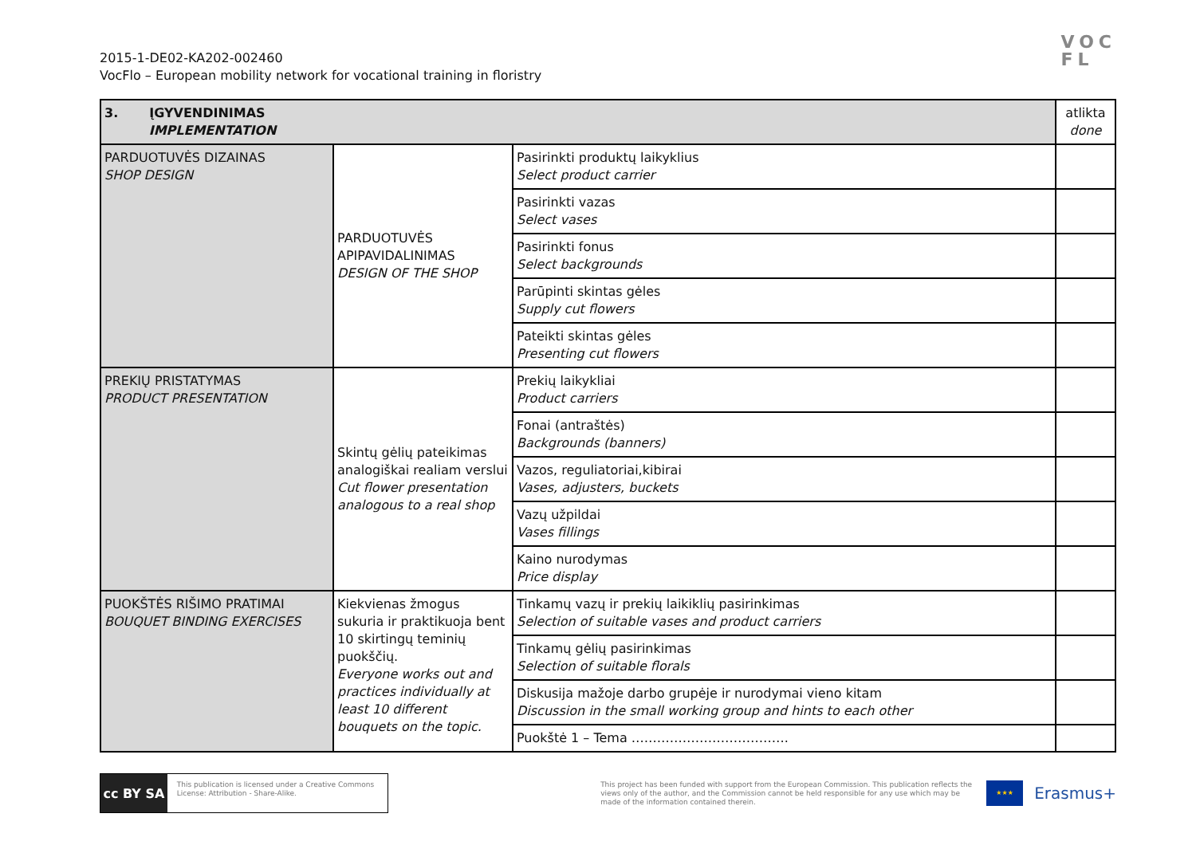VOC
FL
2015-1-DE02-KA202-002460
VocFlo – European mobility network for vocational training in floristry
| 3. ĮGYVENDINIMAS IMPLEMENTATION | | | atlikta done |
| PARDUOTUVĖS DIZAINAS SHOP DESIGN | PARDUOTUVĖS APIPAVIDALINIMAS DESIGN OF THE SHOP | Pasirinkti produktų laikyklius Select product carrier | |
| | | Pasirinkti vazas Select vases | |
| | | Pasirinkti fonus Select backgrounds | |
| | | Parūpinti skintas gėles Supply cut flowers | |
| | | Pateikti skintas gėles Presenting cut flowers | |
| PREKIŲ PRISTATYMAS PRODUCT PRESENTATION | Skintų gėlių pateikimas analogiškai realiam verslui Cut flower presentation analogous to a real shop | Prekių laikykliai Product carriers | |
| | | Fonai (antraštės) Backgrounds (banners) | |
| | | Vazos, reguliatoriai,kibirai Vases, adjusters, buckets | |
| | | Vazų užpildai Vases fillings | |
| | | Kaino nurodymas Price display | |
| PUOKŠTĖS RIŠIMO PRATIMAI BOUQUET BINDING EXERCISES | Kiekvienas žmogus sukuria ir praktikuoja bent 10 skirtingų teminių puokščių. Everyone works out and practices individually at least 10 different bouquets on the topic. | Tinkamų vazų ir prekių laikiklių pasirinkimas Selection of suitable vases and product carriers | |
| | | Tinkamų gėlių pasirinkimas Selection of suitable florals | |
| | | Diskusija mažoje darbo grupėje ir nurodymai vieno kitam Discussion in the small working group and hints to each other | |
| | | Puokštė 1 – Tema ………………………………. | |
cc BY SA
This publication is licensed under a Creative Commons License: Attribution - Share-Alike.
This project has been funded with support from the European Commission. This publication reflects the views only of the author, and the Commission cannot be held responsible for any use which may be made of the information contained therein.
★★★
Erasmus+